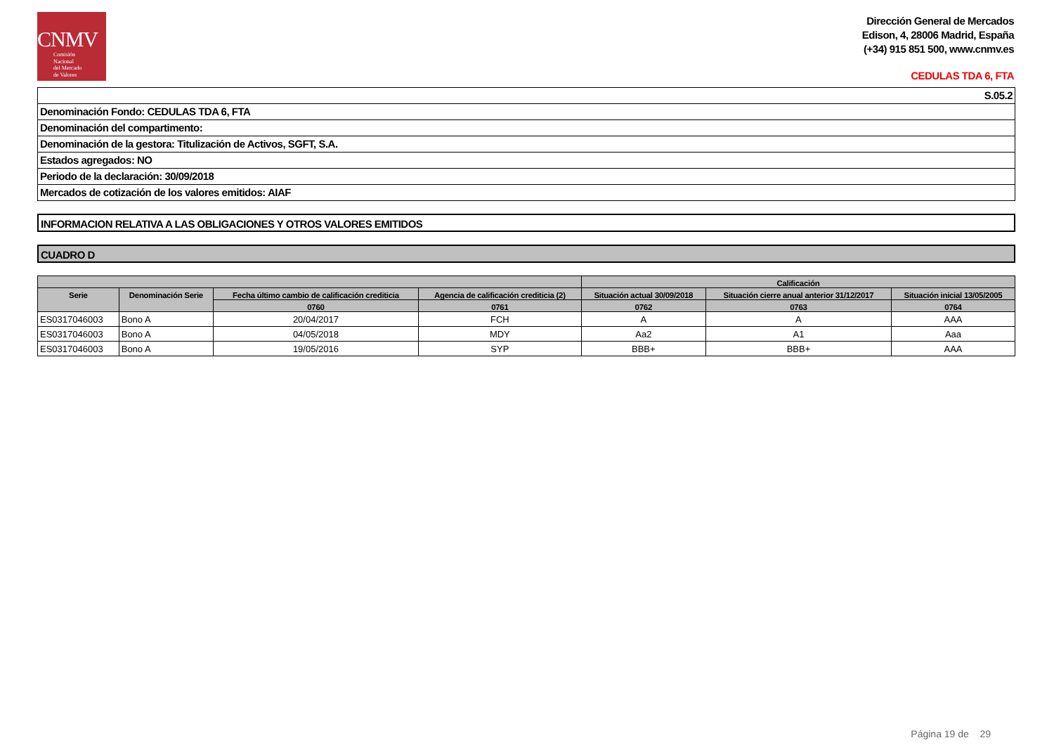CNMV
Comisión
Nacional
del Mercado
de Valores
Dirección General de Mercados
Edison, 4, 28006 Madrid, España
(+34) 915 851 500, www.cnmv.es
CEDULAS TDA 6, FTA
| S.05.2 |
| Denominación Fondo: CEDULAS TDA 6, FTA |
| Denominación del compartimento: |
| Denominación de la gestora: Titulización de Activos, SGFT, S.A. |
| Estados agregados: NO |
| Periodo de la declaración: 30/09/2018 |
| Mercados de cotización de los valores emitidos: AIAF |
INFORMACION RELATIVA A LAS OBLIGACIONES Y OTROS VALORES EMITIDOS
CUADRO D
| | | | | Calificación | | |
| --- | --- | --- | --- | --- | --- | --- |
| Serie | Denominación Serie | Fecha último cambio de calificación crediticia | Agencia de calificación crediticia (2) | Situación actual 30/09/2018 | Situación cierre anual anterior 31/12/2017 | Situación inicial 13/05/2005 |
| | | 0760 | 0761 | 0762 | 0763 | 0764 |
| ES0317046003 | Bono A | 20/04/2017 | FCH | A | A | AAA |
| ES0317046003 | Bono A | 04/05/2018 | MDY | Aa2 | A1 | Aaa |
| ES0317046003 | Bono A | 19/05/2016 | SYP | BBB+ | BBB+ | AAA |
Página 19 de 29